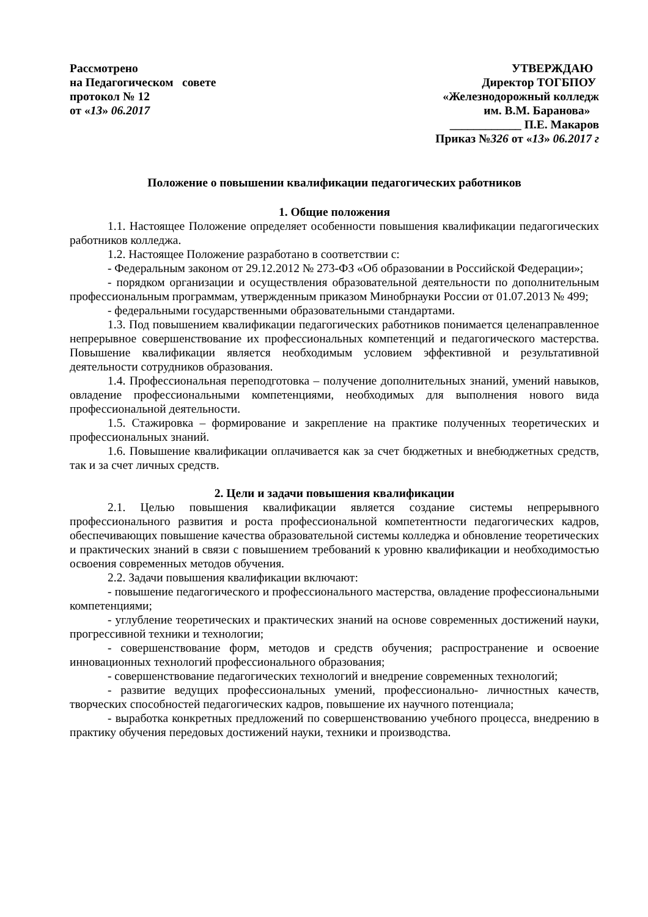Рассмотрено
на Педагогическом совете
протокол № 12
от «13» 06.2017
УТВЕРЖДАЮ
Директор ТОГБПОУ
«Железнодорожный колледж
им. В.М. Баранова»
____________ П.Е. Макаров
Приказ №326 от «13» 06.2017 г
Положение о повышении квалификации педагогических работников
1. Общие положения
1.1. Настоящее Положение определяет особенности повышения квалификации педагогических работников колледжа.
1.2. Настоящее Положение разработано в соответствии с:
- Федеральным законом от 29.12.2012 № 273-ФЗ «Об образовании в Российской Федерации»;
- порядком организации и осуществления образовательной деятельности по дополнительным профессиональным программам, утвержденным приказом Минобрнауки России от 01.07.2013 № 499;
- федеральными государственными образовательными стандартами.
1.3. Под повышением квалификации педагогических работников понимается целенаправленное непрерывное совершенствование их профессиональных компетенций и педагогического мастерства. Повышение квалификации является необходимым условием эффективной и результативной деятельности сотрудников образования.
1.4. Профессиональная переподготовка – получение дополнительных знаний, умений навыков, овладение профессиональными компетенциями, необходимых для выполнения нового вида профессиональной деятельности.
1.5. Стажировка – формирование и закрепление на практике полученных теоретических и профессиональных знаний.
1.6. Повышение квалификации оплачивается как за счет бюджетных и внебюджетных средств, так и за счет личных средств.
2. Цели и задачи повышения квалификации
2.1. Целью повышения квалификации является создание системы непрерывного профессионального развития и роста профессиональной компетентности педагогических кадров, обеспечивающих повышение качества образовательной системы колледжа и обновление теоретических и практических знаний в связи с повышением требований к уровню квалификации и необходимостью освоения современных методов обучения.
2.2. Задачи повышения квалификации включают:
- повышение педагогического и профессионального мастерства, овладение профессиональными компетенциями;
- углубление теоретических и практических знаний на основе современных достижений науки, прогрессивной техники и технологии;
- совершенствование форм, методов и средств обучения; распространение и освоение инновационных технологий профессионального образования;
- совершенствование педагогических технологий и внедрение современных технологий;
- развитие ведущих профессиональных умений, профессионально- личностных качеств, творческих способностей педагогических кадров, повышение их научного потенциала;
- выработка конкретных предложений по совершенствованию учебного процесса, внедрению в практику обучения передовых достижений науки, техники и производства.